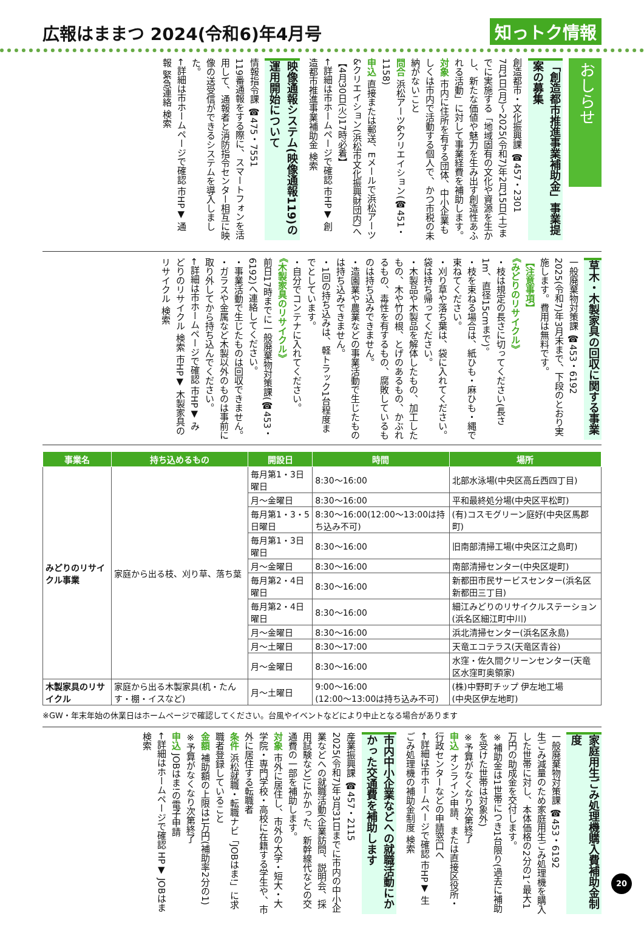広報はままつ 2024(令和6)年4月号
知っトク情報
おしらせ
「創造都市推進事業補助金」事業提案の募集
創造都市・文化振興課 ☎457・2301
7月1日(月)～2025(令和7)年2月15日(土)までに実施する「地域固有の文化や資源を生かし、新たな価値や魅力を生み出す創造性あふれる活動」に対して事業経費を補助します。
対象 市内に住所を有する団体、中小企業もしくは市内で活動する個人で、かつ市税の未納がないこと
問合 浜松アーツ&クリエイション(☎451・1158)
申込 直接または郵送、Eメールで浜松アーツ&クリエイション(浜松市文化振興財団内)へ【4月30日(火)17時必着】
←詳細は市ホームページで確認 市HP▼ 創造都市推進事業補助金 検索
映像通報システム(映像通報119)の運用開始について
情報指令課 ☎475・7551
119番通報をする際に、スマートフォンを活用して、通報者と消防指令センター相互に映像の送受信ができるシステムを導入しました。
←詳細は市ホームページで確認 市HP▼ 通報 緊急連絡 検索
草木・木製家具の回収に関する事業
一般廃棄物対策課 ☎453・6192
2025(令和7)年3月末まで、下段のとおり実施します。費用は無料です。
【注意事項】
《みどりのリサイクル》
・枝は規定の長さに切ってください(長さ1m、直径15cmまで)。
・枝を束ねる場合は、紙ひも・麻ひも・縄で束ねてください。
・刈り草や落ち葉は、袋に入れてください。袋は持ち帰ってください。
・木製品や木製品を解体したもの、加工したもの、木や竹の根、とげのあるもの、かぶれるもの、毒性を有するもの、腐敗しているものは持ち込みできません。
・造園業や農業などの事業活動で生じたものは持ち込みできません。
・1回の持ち込みは、軽トラック1台程度までとしています。
・自分でコンテナに入れてください。
《木製家具のリサイクル》
前日17時までに一般廃棄物対策課(☎453・6192)へ連絡してください。
・事業活動で生じたものは回収できません。
・ガラスや金属など木製以外のものは事前に取り外してから持ち込んでください。
←詳細は市ホームページで確認 市HP▼ みどりのリサイクル 検索 市HP▼ 木製家具のリサイクル 検索
| 事業名 | 持ち込めるもの | 開設日 | 時間 | 場所 |
| --- | --- | --- | --- | --- |
| みどりのリサイクル事業 | 家庭から出る枝、刈り草、落ち葉 | 毎月第1・3日曜日 | 8:30～16:00 | 北部水泳場(中央区高丘西四丁目) |
| | | 月～金曜日 | 8:30～16:00 | 平和最終処分場(中央区平松町) |
| | | 毎月第1・3・5日曜日 | 8:30～16:00(12:00～13:00は持ち込み不可) | (有)コスモグリーン庭好(中央区馬郡町) |
| | | 毎月第1・3日曜日 | 8:30～16:00 | 旧南部清掃工場(中央区江之島町) |
| | | 月～金曜日 | 8:30～16:00 | 南部清掃センター(中央区堤町) |
| | | 毎月第2・4日曜日 | 8:30～16:00 | 新都田市民サービスセンター(浜名区新都田三丁目) |
| | | 毎月第2・4日曜日 | 8:30～16:00 | 細江みどりのリサイクルステーション(浜名区細江町中川) |
| | | 月～金曜日 | 8:30～16:00 | 浜北清掃センター(浜名区永島) |
| | | 月～土曜日 | 8:30～17:00 | 天竜エコテラス(天竜区青谷) |
| | | 月～金曜日 | 8:30～16:00 | 水窪・佐久間クリーンセンター(天竜区水窪町奥領家) |
| 木製家具のリサイクル | 家庭から出る木製家具(机・たんす・棚・イスなど) | 月～土曜日 | 9:00～16:00 (12:00～13:00は持ち込み不可) | (株)中野町チップ 伊左地工場 (中央区伊左地町) |
※GW・年末年始の休業日はホームページで確認してください。台風やイベントなどにより中止となる場合があります
家庭用生ごみ処理機購入費補助金制度
一般廃棄物対策課 ☎453・6192
生ごみ減量のため家庭用生ごみ処理機を購入した世帯に対し、本体価格の2分の1、最大1万円の助成金を交付します。
※補助金は1世帯につき1台限り(過去に補助を受けた世帯は対象外)
※予算がなくなり次第終了
申込 オンライン申請、または直接区役所・行政センターなどの申請窓口へ
←詳細は市ホームページで確認 市HP▼ 生ごみ処理機の補助金制度 検索
市内中小企業などへの就職活動にかかった交通費を補助します
産業振興課 ☎457・2115
2025(令和7)年3月31日までに市内の中小企業などへの就職活動(企業訪問、説明会、採用試験など)にかかった、新幹線代などの交通費の一部を補助します。
対象 市外に居住し、市外の大学・短大・大学院・専門学校・高校に在籍する学生や、市外に居住する転職者
条件 浜松就職・転職ナビ「JOBはま!」に求職者登録していること
金額 補助額の上限は1万円(補助率2分の1)
※予算がなくなり次第終了
申込 JOBはま!の電子申請
←詳細はホームページで確認 HP▼ JOBはま 検索
20